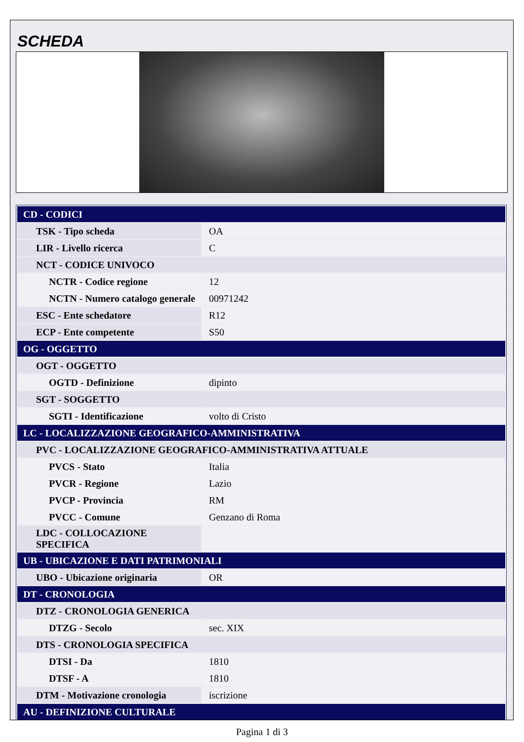SCHEDA
| CD - CODICI | |
| TSK - Tipo scheda | OA |
| LIR - Livello ricerca | C |
| NCT - CODICE UNIVOCO | |
| NCTR - Codice regione | 12 |
| NCTN - Numero catalogo generale | 00971242 |
| ESC - Ente schedatore | R12 |
| ECP - Ente competente | S50 |
| OG - OGGETTO | |
| OGT - OGGETTO | |
| OGTD - Definizione | dipinto |
| SGT - SOGGETTO | |
| SGTI - Identificazione | volto di Cristo |
| LC - LOCALIZZAZIONE GEOGRAFICO-AMMINISTRATIVA | |
| PVC - LOCALIZZAZIONE GEOGRAFICO-AMMINISTRATIVA ATTUALE | |
| PVCS - Stato | Italia |
| PVCR - Regione | Lazio |
| PVCP - Provincia | RM |
| PVCC - Comune | Genzano di Roma |
| LDC - COLLOCAZIONE SPECIFICA | |
| UB - UBICAZIONE E DATI PATRIMONIALI | |
| UBO - Ubicazione originaria | OR |
| DT - CRONOLOGIA | |
| DTZ - CRONOLOGIA GENERICA | |
| DTZG - Secolo | sec. XIX |
| DTS - CRONOLOGIA SPECIFICA | |
| DTSI - Da | 1810 |
| DTSF - A | 1810 |
| DTM - Motivazione cronologia | iscrizione |
| AU - DEFINIZIONE CULTURALE | |
Pagina 1 di 3